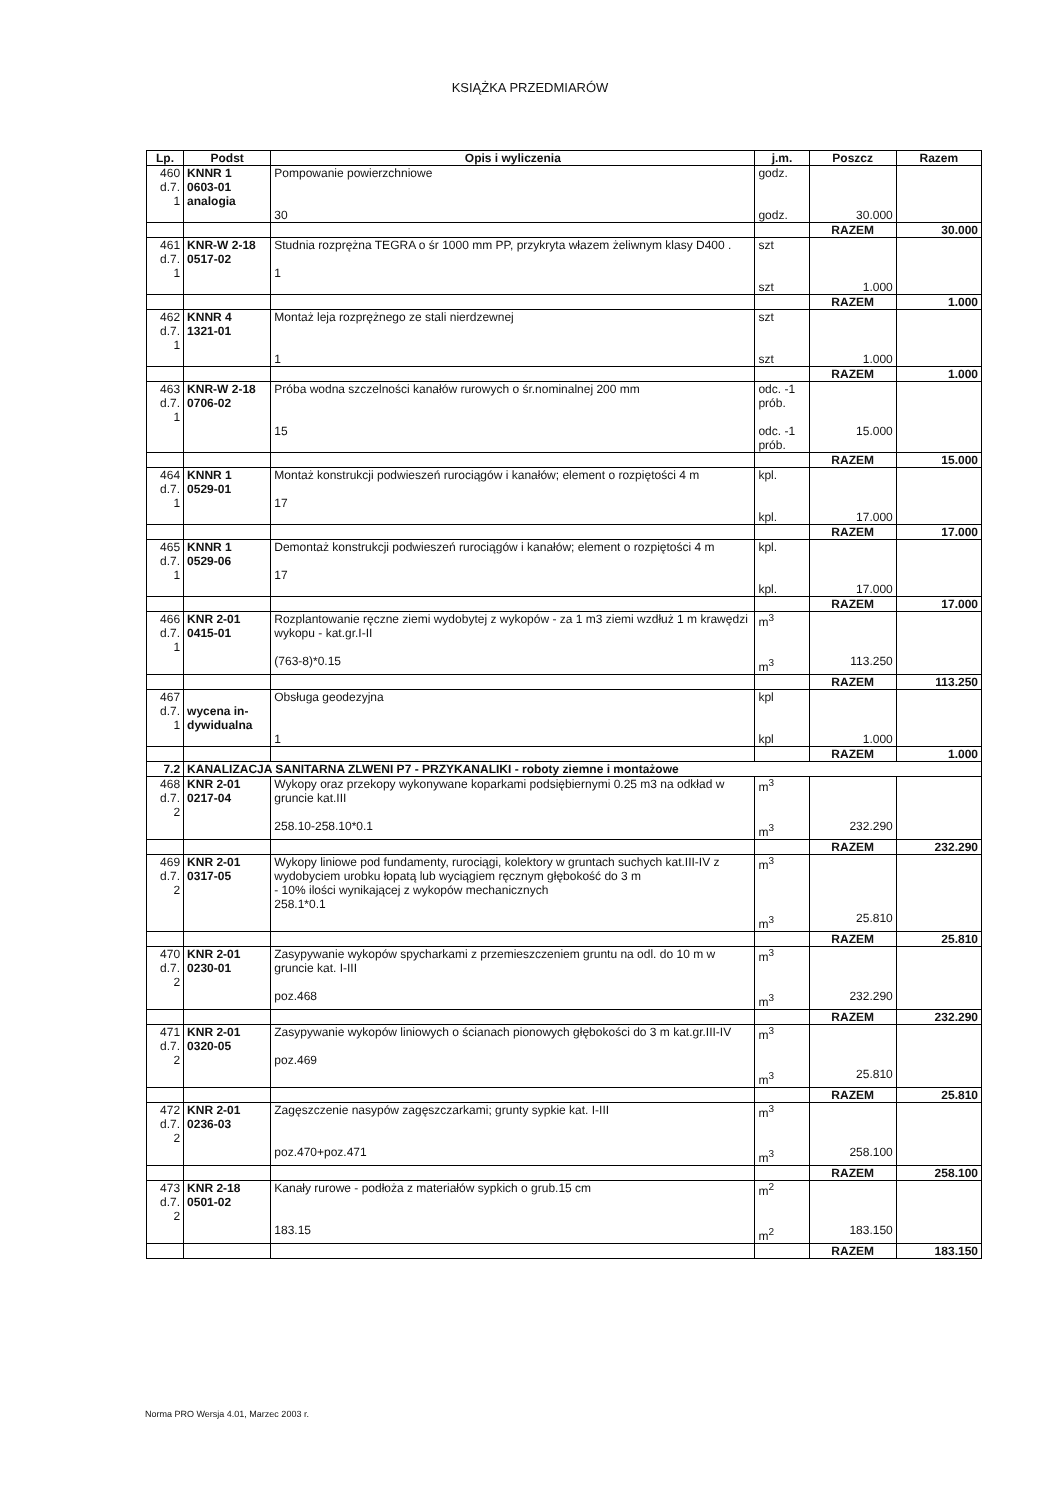KSIĄŻKA PRZEDMIARÓW
| Lp. | Podst | Opis i wyliczenia | j.m. | Poszcz | Razem |
| --- | --- | --- | --- | --- | --- |
| 460 d.7. 1 | KNNR 1 0603-01 analogia | Pompowanie powierzchniowe 30 | godz. godz. | 30.000 | |
| | | | | RAZEM | 30.000 |
| 461 d.7. 1 | KNR-W 2-18 0517-02 | Studnia rozprężna TEGRA o śr 1000 mm PP, przykryta włazem żeliwnym klasy D400 . 1 | szt szt | 1.000 | |
| | | | | RAZEM | 1.000 |
| 462 d.7. 1 | KNNR 4 1321-01 | Montaż leja rozprężnego ze stali nierdzewnej 1 | szt szt | 1.000 | |
| | | | | RAZEM | 1.000 |
| 463 d.7. 1 | KNR-W 2-18 0706-02 | Próba wodna szczelności kanałów rurowych o śr.nominalnej 200 mm 15 | odc. -1 prób. odc. -1 prób. | 15.000 | |
| | | | | RAZEM | 15.000 |
| 464 d.7. 1 | KNNR 1 0529-01 | Montaż konstrukcji podwieszeń rurociągów i kanałów; element o rozpiętości 4 m 17 | kpl. kpl. | 17.000 | |
| | | | | RAZEM | 17.000 |
| 465 d.7. 1 | KNNR 1 0529-06 | Demontaż konstrukcji podwieszeń rurociągów i kanałów; element o rozpiętości 4 m 17 | kpl. kpl. | 17.000 | |
| | | | | RAZEM | 17.000 |
| 466 d.7. 1 | KNR 2-01 0415-01 | Rozplantowanie ręczne ziemi wydobytej z wykopów - za 1 m3 ziemi wzdłuż 1 m krawędzi wykopu - kat.gr.I-II (763-8)*0.15 | m<sup>3</sup> m<sup>3</sup> | 113.250 | |
| | | | | RAZEM | 113.250 |
| 467 d.7. 1 | wycena in- dywidualna | Obsługa geodezyjna 1 | kpl kpl | 1.000 | |
| | | | | RAZEM | 1.000 |
| 7.2 | KANALIZACJA SANITARNA ZLWENI P7 - PRZYKANALIKI - roboty ziemne i montażowe | | | | |
| 468 d.7. 2 | KNR 2-01 0217-04 | Wykopy oraz przekopy wykonywane koparkami podsiębiernymi 0.25 m3 na odkład w gruncie kat.III 258.10-258.10*0.1 | m<sup>3</sup> m<sup>3</sup> | 232.290 | |
| | | | | RAZEM | 232.290 |
| 469 d.7. 2 | KNR 2-01 0317-05 | Wykopy liniowe pod fundamenty, rurociągi, kolektory w gruntach suchych kat.III-IV z wydobyciem urobku łopatą lub wyciągiem ręcznym głębokość do 3 m - 10% ilości wynikającej z wykopów mechanicznych 258.1*0.1 | m<sup>3</sup> m<sup>3</sup> | 25.810 | |
| | | | | RAZEM | 25.810 |
| 470 d.7. 2 | KNR 2-01 0230-01 | Zasypywanie wykopów spycharkami z przemieszczeniem gruntu na odl. do 10 m w gruncie kat. I-III poz.468 | m<sup>3</sup> m<sup>3</sup> | 232.290 | |
| | | | | RAZEM | 232.290 |
| 471 d.7. 2 | KNR 2-01 0320-05 | Zasypywanie wykopów liniowych o ścianach pionowych głębokości do 3 m kat.gr.III-IV poz.469 | m<sup>3</sup> m<sup>3</sup> | 25.810 | |
| | | | | RAZEM | 25.810 |
| 472 d.7. 2 | KNR 2-01 0236-03 | Zagęszczenie nasypów zagęszczarkami; grunty sypkie kat. I-III poz.470+poz.471 | m<sup>3</sup> m<sup>3</sup> | 258.100 | |
| | | | | RAZEM | 258.100 |
| 473 d.7. 2 | KNR 2-18 0501-02 | Kanały rurowe - podłoża z materiałów sypkich o grub.15 cm 183.15 | m<sup>2</sup> m<sup>2</sup> | 183.150 | |
| | | | | RAZEM | 183.150 |
Norma PRO Wersja 4.01, Marzec 2003 r.